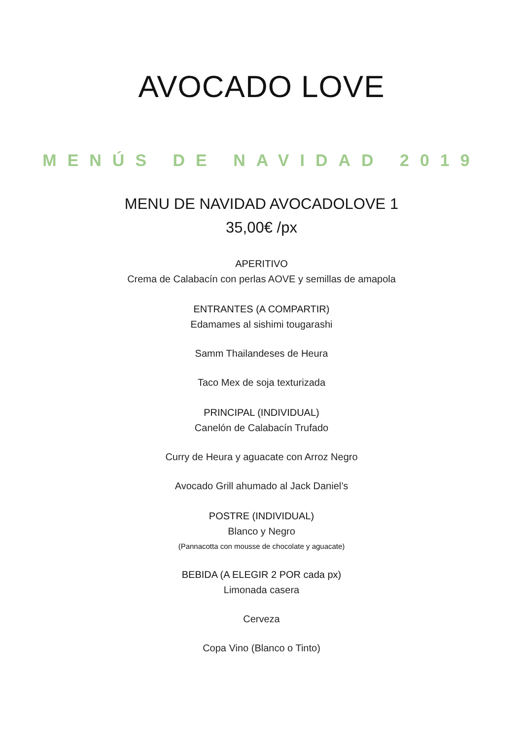AVOCADO LOVE
MENÚS DE NAVIDAD 2019
MENU DE NAVIDAD AVOCADOLOVE 1
35,00€ /px
APERITIVO
Crema de Calabacín con perlas AOVE y semillas de amapola
ENTRANTES (A COMPARTIR)
Edamames al sishimi tougarashi
Samm Thailandeses de Heura
Taco Mex de soja texturizada
PRINCIPAL (INDIVIDUAL)
Canelón de Calabacín Trufado
Curry de Heura y aguacate con Arroz Negro
Avocado Grill ahumado al Jack Daniel’s
POSTRE (INDIVIDUAL)
Blanco y Negro
(Pannacotta con mousse de chocolate y aguacate)
BEBIDA (A ELEGIR 2 POR cada px)
Limonada casera
Cerveza
Copa Vino (Blanco o Tinto)